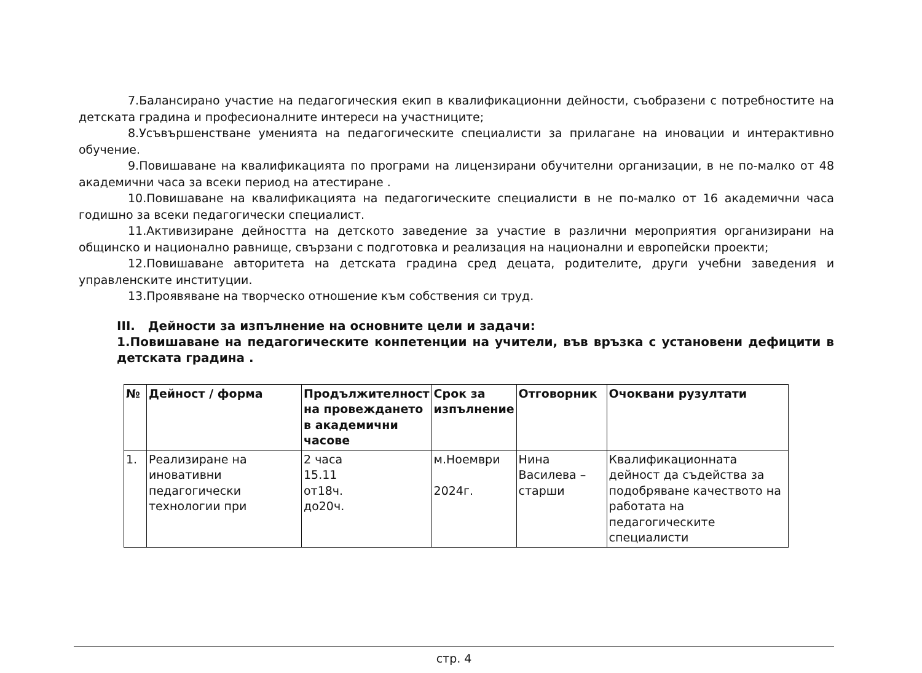7.Балансирано участие на педагогическия екип в квалификационни дейности, съобразени с потребностите на детската градина и професионалните интереси на участниците;
8.Усъвършенстване уменията на педагогическите специалисти за прилагане на иновации и интерактивно обучение.
9.Повишаване на квалификацията по програми на лицензирани обучителни организации, в не по-малко от 48 академични часа за всеки период на атестиране .
10.Повишаване на квалификацията на педагогическите специалисти в не по-малко от 16 академични часа годишно за всеки педагогически специалист.
11.Активизиране дейността на детското заведение за участие в различни мероприятия организирани на общинско и национално равнище, свързани с подготовка и реализация на национални и европейски проекти;
12.Повишаване авторитета на детската градина сред децата, родителите, други учебни заведения и управленските институции.
13.Проявяване на творческо отношение към собствения си труд.
III. Дейности за изпълнение на основните цели и задачи:
1.Повишаване на педагогическите конпетенции на учители, във връзка с установени дефицити в детската градина .
| № | Дейност / форма | Продължителност на провеждането в академични часове | Срок за изпълнение | Отговорник | Очоквани рузултати |
| --- | --- | --- | --- | --- | --- |
| 1. | Реализиране на иновативни педагогически технологии при | 2 часа 15.11 от18ч. до20ч. | м.Ноември 2024г. | Нина Василева – старши | Квалификационната дейност да съдейства за подобряване качеството на работата на педагогическите специалисти |
стр. 4